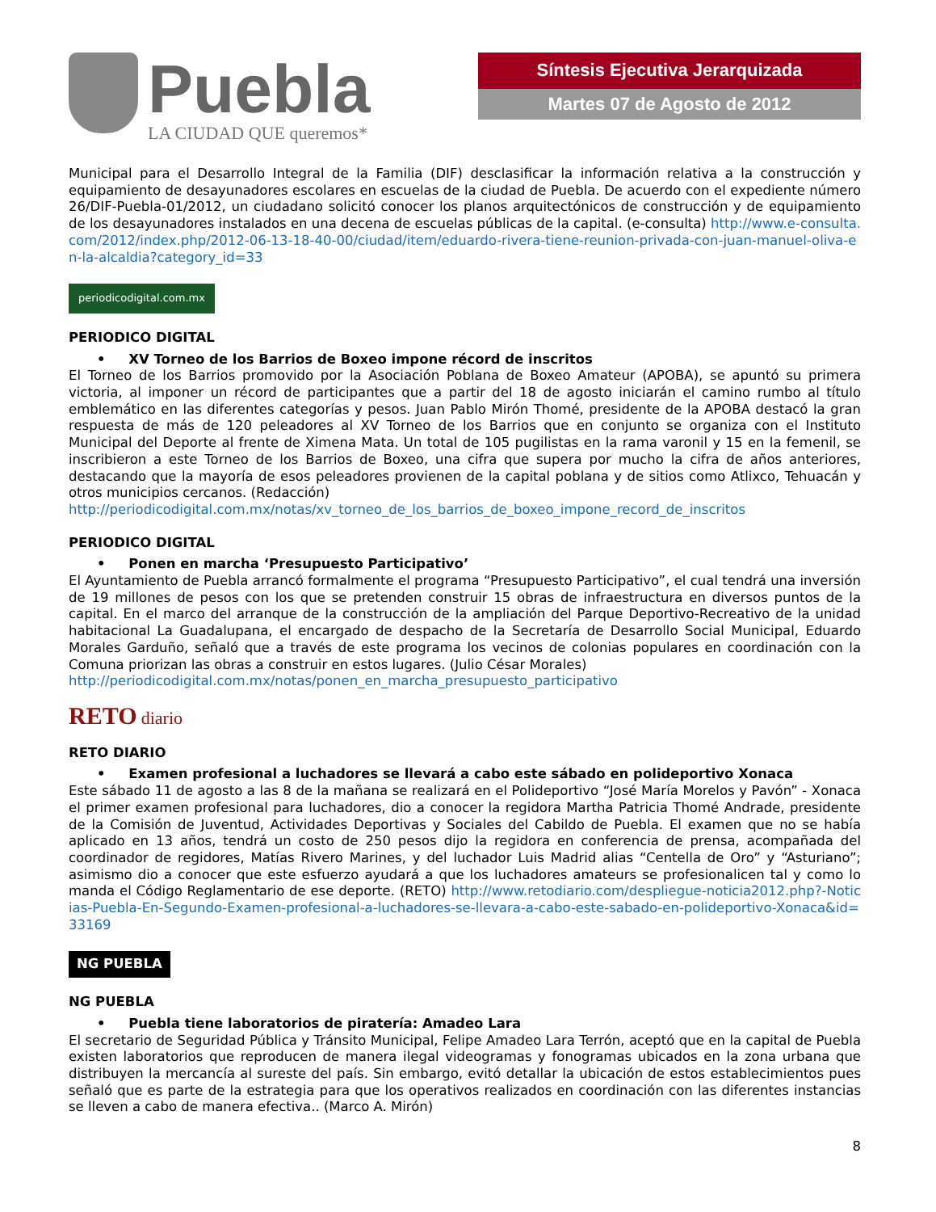Puebla
LA CIUDAD QUE queremos*
Síntesis Ejecutiva Jerarquizada
Martes 07 de Agosto de 2012
Municipal para el Desarrollo Integral de la Familia (DIF) desclasificar la información relativa a la construcción y equipamiento de desayunadores escolares en escuelas de la ciudad de Puebla. De acuerdo con el expediente número 26/DIF-Puebla-01/2012, un ciudadano solicitó conocer los planos arquitectónicos de construcción y de equipamiento de los desayunadores instalados en una decena de escuelas públicas de la capital. (e-consulta) http://www.e-consulta.com/2012/index.php/2012-06-13-18-40-00/ciudad/item/eduardo-rivera-tiene-reunion-privada-con-juan-manuel-oliva-en-la-alcaldia?category_id=33
periodicodigital.com.mx
PERIODICO DIGITAL
• XV Torneo de los Barrios de Boxeo impone récord de inscritos
El Torneo de los Barrios promovido por la Asociación Poblana de Boxeo Amateur (APOBA), se apuntó su primera victoria, al imponer un récord de participantes que a partir del 18 de agosto iniciarán el camino rumbo al título emblemático en las diferentes categorías y pesos. Juan Pablo Mirón Thomé, presidente de la APOBA destacó la gran respuesta de más de 120 peleadores al XV Torneo de los Barrios que en conjunto se organiza con el Instituto Municipal del Deporte al frente de Ximena Mata. Un total de 105 pugilistas en la rama varonil y 15 en la femenil, se inscribieron a este Torneo de los Barrios de Boxeo, una cifra que supera por mucho la cifra de años anteriores, destacando que la mayoría de esos peleadores provienen de la capital poblana y de sitios como Atlixco, Tehuacán y otros municipios cercanos. (Redacción)
http://periodicodigital.com.mx/notas/xv_torneo_de_los_barrios_de_boxeo_impone_record_de_inscritos
PERIODICO DIGITAL
• Ponen en marcha ‘Presupuesto Participativo’
El Ayuntamiento de Puebla arrancó formalmente el programa “Presupuesto Participativo”, el cual tendrá una inversión de 19 millones de pesos con los que se pretenden construir 15 obras de infraestructura en diversos puntos de la capital. En el marco del arranque de la construcción de la ampliación del Parque Deportivo-Recreativo de la unidad habitacional La Guadalupana, el encargado de despacho de la Secretaría de Desarrollo Social Municipal, Eduardo Morales Garduño, señaló que a través de este programa los vecinos de colonias populares en coordinación con la Comuna priorizan las obras a construir en estos lugares. (Julio César Morales)
http://periodicodigital.com.mx/notas/ponen_en_marcha_presupuesto_participativo
RETO diario
RETO DIARIO
• Examen profesional a luchadores se llevará a cabo este sábado en polideportivo Xonaca
Este sábado 11 de agosto a las 8 de la mañana se realizará en el Polideportivo “José María Morelos y Pavón” - Xonaca el primer examen profesional para luchadores, dio a conocer la regidora Martha Patricia Thomé Andrade, presidente de la Comisión de Juventud, Actividades Deportivas y Sociales del Cabildo de Puebla. El examen que no se había aplicado en 13 años, tendrá un costo de 250 pesos dijo la regidora en conferencia de prensa, acompañada del coordinador de regidores, Matías Rivero Marines, y del luchador Luis Madrid alias “Centella de Oro” y “Asturiano”; asimismo dio a conocer que este esfuerzo ayudará a que los luchadores amateurs se profesionalicen tal y como lo manda el Código Reglamentario de ese deporte. (RETO) http://www.retodiario.com/despliegue-noticia2012.php?-Noticias-Puebla-En-Segundo-Examen-profesional-a-luchadores-se-llevara-a-cabo-este-sabado-en-polideportivo-Xonaca&id=33169
NG PUEBLA
NG PUEBLA
• Puebla tiene laboratorios de piratería: Amadeo Lara
El secretario de Seguridad Pública y Tránsito Municipal, Felipe Amadeo Lara Terrón, aceptó que en la capital de Puebla existen laboratorios que reproducen de manera ilegal videogramas y fonogramas ubicados en la zona urbana que distribuyen la mercancía al sureste del país. Sin embargo, evitó detallar la ubicación de estos establecimientos pues señaló que es parte de la estrategia para que los operativos realizados en coordinación con las diferentes instancias se lleven a cabo de manera efectiva.. (Marco A. Mirón)
8